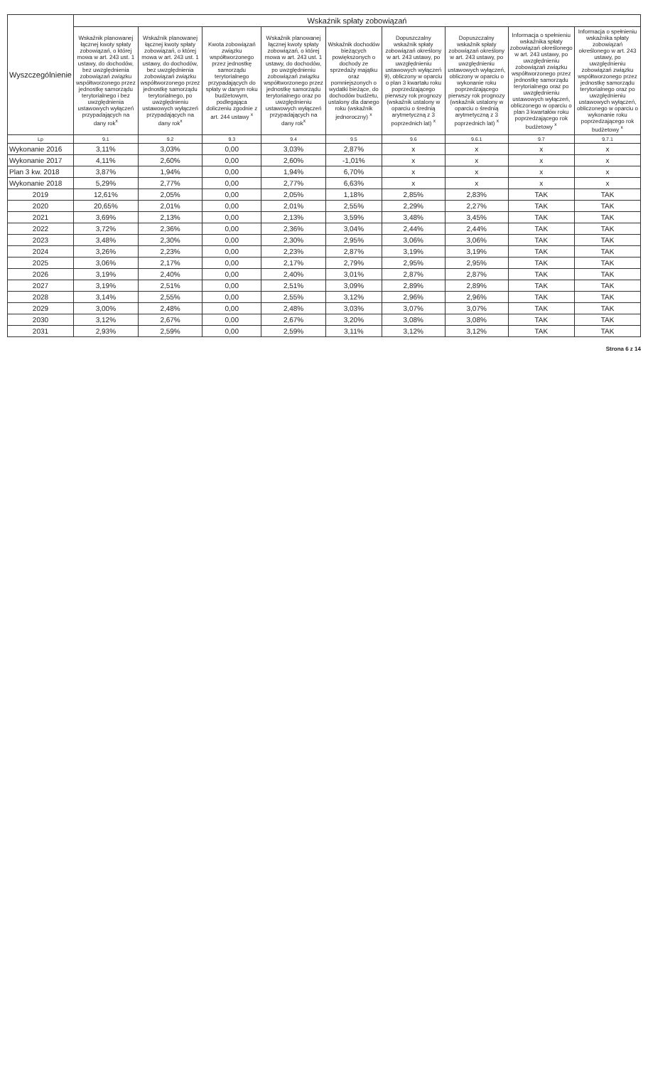| Wyszczególnienie | Wskaźnik spłaty zobowiązań | | | | | | | | |
| --- | --- | --- | --- | --- | --- | --- | --- | --- | --- |
| | Wskaźnik planowanej łącznej kwoty spłaty zobowiązań, o której mowa w art. 243 ust. 1 ustawy, do dochodów, bez uwzględnienia zobowiązań związku współtworzonego przez jednostkę samorządu terytorialnego i bez uwzględnienia ustawowych wyłączeń przypadających na dany rok<sup>x</sup> | Wskaźnik planowanej łącznej kwoty spłaty zobowiązań, o której mowa w art. 243 ust. 1 ustawy, do dochodów, bez uwzględnienia zobowiązań związku współtworzonego przez jednostkę samorządu terytorialnego, po uwzględnieniu ustawowych wyłączeń przypadających na dany rok<sup>x</sup> | Kwota zobowiązań związku współtworzonego przez jednostkę samorządu terytorialnego przypadających do spłaty w danym roku budżetowym, podlegająca doliczeniu zgodnie z art. 244 ustawy <sup>x</sup> | Wskaźnik planowanej łącznej kwoty spłaty zobowiązań, o której mowa w art. 243 ust. 1 ustawy, do dochodów, po uwzględnieniu zobowiązań związku współtworzonego przez jednostkę samorządu terytorialnego oraz po uwzględnieniu ustawowych wyłączeń przypadających na dany rok<sup>x</sup> | Wskaźnik dochodów bieżących powiększonych o dochody ze sprzedaży majątku oraz pomniejszonych o wydatki bieżące, do dochodów budżetu, ustalony dla danego roku (wskaźnik jednoroczny) <sup>x</sup> | Dopuszczalny wskaźnik spłaty zobowiązań określony w art. 243 ustawy, po uwzględnieniu ustawowych wyłączeń 9), obliczony w oparciu o plan 3 kwartału roku poprzedzającego pierwszy rok prognozy (wskaźnik ustalony w oparciu o średnią arytmetyczną z 3 poprzednich lat) <sup>x</sup> | Dopuszczalny wskaźnik spłaty zobowiązań określony w art. 243 ustawy, po uwzględnieniu ustawowych wyłączeń, obliczony w oparciu o wykonanie roku poprzedzającego pierwszy rok prognozy (wskaźnik ustalony w oparciu o średnią arytmetyczną z 3 poprzednich lat) <sup>x</sup> | Informacja o spełnieniu wskaźnika spłaty zobowiązań określonego w art. 243 ustawy, po uwzględnieniu zobowiązań związku współtworzonego przez jednostkę samorządu terytorialnego oraz po uwzględnieniu ustawowych wyłączeń, obliczonego w oparciu o plan 3 kwartałów roku poprzedzającego rok budżetowy <sup>x</sup> | Informacja o spełnieniu wskaźnika spłaty zobowiązań określonego w art. 243 ustawy, po uwzględnieniu zobowiązań związku współtworzonego przez jednostkę samorządu terytorialnego oraz po uwzględnieniu ustawowych wyłączeń, obliczonego w oparciu o wykonanie roku poprzedzającego rok budżetowy <sup>x</sup> |
| Lp | 9.1 | 9.2 | 9.3 | 9.4 | 9.5 | 9.6 | 9.6.1 | 9.7 | 9.7.1 |
| Wykonanie 2016 | 3,11% | 3,03% | 0,00 | 3,03% | 2,87% | x | x | x | x |
| Wykonanie 2017 | 4,11% | 2,60% | 0,00 | 2,60% | -1,01% | x | x | x | x |
| Plan 3 kw. 2018 | 3,87% | 1,94% | 0,00 | 1,94% | 6,70% | x | x | x | x |
| Wykonanie 2018 | 5,29% | 2,77% | 0,00 | 2,77% | 6,63% | x | x | x | x |
| 2019 | 12,61% | 2,05% | 0,00 | 2,05% | 1,18% | 2,85% | 2,83% | TAK | TAK |
| 2020 | 20,65% | 2,01% | 0,00 | 2,01% | 2,55% | 2,29% | 2,27% | TAK | TAK |
| 2021 | 3,69% | 2,13% | 0,00 | 2,13% | 3,59% | 3,48% | 3,45% | TAK | TAK |
| 2022 | 3,72% | 2,36% | 0,00 | 2,36% | 3,04% | 2,44% | 2,44% | TAK | TAK |
| 2023 | 3,48% | 2,30% | 0,00 | 2,30% | 2,95% | 3,06% | 3,06% | TAK | TAK |
| 2024 | 3,26% | 2,23% | 0,00 | 2,23% | 2,87% | 3,19% | 3,19% | TAK | TAK |
| 2025 | 3,06% | 2,17% | 0,00 | 2,17% | 2,79% | 2,95% | 2,95% | TAK | TAK |
| 2026 | 3,19% | 2,40% | 0,00 | 2,40% | 3,01% | 2,87% | 2,87% | TAK | TAK |
| 2027 | 3,19% | 2,51% | 0,00 | 2,51% | 3,09% | 2,89% | 2,89% | TAK | TAK |
| 2028 | 3,14% | 2,55% | 0,00 | 2,55% | 3,12% | 2,96% | 2,96% | TAK | TAK |
| 2029 | 3,00% | 2,48% | 0,00 | 2,48% | 3,03% | 3,07% | 3,07% | TAK | TAK |
| 2030 | 3,12% | 2,67% | 0,00 | 2,67% | 3,20% | 3,08% | 3,08% | TAK | TAK |
| 2031 | 2,93% | 2,59% | 0,00 | 2,59% | 3,11% | 3,12% | 3,12% | TAK | TAK |
Strona 6 z 14